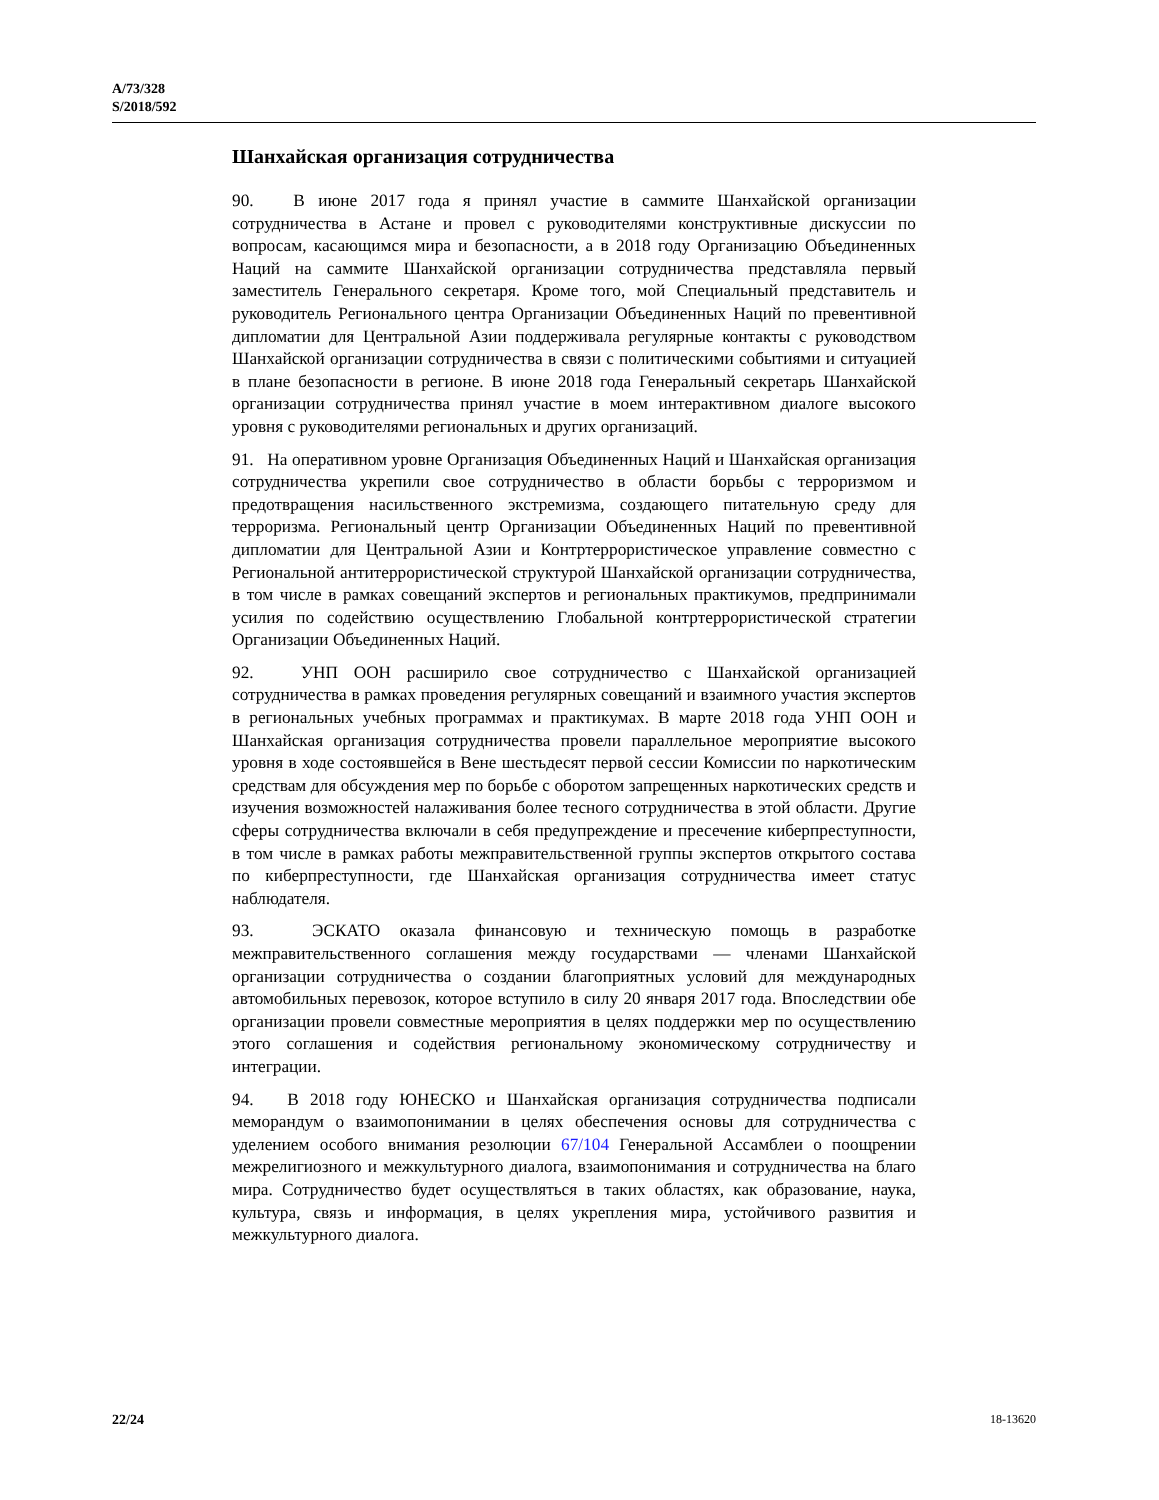A/73/328
S/2018/592
Шанхайская организация сотрудничества
90. В июне 2017 года я принял участие в саммите Шанхайской организации сотрудничества в Астане и провел с руководителями конструктивные дискуссии по вопросам, касающимся мира и безопасности, а в 2018 году Организацию Объединенных Наций на саммите Шанхайской организации сотрудничества представляла первый заместитель Генерального секретаря. Кроме того, мой Специальный представитель и руководитель Регионального центра Организации Объединенных Наций по превентивной дипломатии для Центральной Азии поддерживала регулярные контакты с руководством Шанхайской организации сотрудничества в связи с политическими событиями и ситуацией в плане безопасности в регионе. В июне 2018 года Генеральный секретарь Шанхайской организации сотрудничества принял участие в моем интерактивном диалоге высокого уровня с руководителями региональных и других организаций.
91. На оперативном уровне Организация Объединенных Наций и Шанхайская организация сотрудничества укрепили свое сотрудничество в области борьбы с терроризмом и предотвращения насильственного экстремизма, создающего питательную среду для терроризма. Региональный центр Организации Объединенных Наций по превентивной дипломатии для Центральной Азии и Контртеррористическое управление совместно с Региональной антитеррористической структурой Шанхайской организации сотрудничества, в том числе в рамках совещаний экспертов и региональных практикумов, предпринимали усилия по содействию осуществлению Глобальной контртеррористической стратегии Организации Объединенных Наций.
92. УНП ООН расширило свое сотрудничество с Шанхайской организацией сотрудничества в рамках проведения регулярных совещаний и взаимного участия экспертов в региональных учебных программах и практикумах. В марте 2018 года УНП ООН и Шанхайская организация сотрудничества провели параллельное мероприятие высокого уровня в ходе состоявшейся в Вене шестьдесят первой сессии Комиссии по наркотическим средствам для обсуждения мер по борьбе с оборотом запрещенных наркотических средств и изучения возможностей налаживания более тесного сотрудничества в этой области. Другие сферы сотрудничества включали в себя предупреждение и пресечение киберпреступности, в том числе в рамках работы межправительственной группы экспертов открытого состава по киберпреступности, где Шанхайская организация сотрудничества имеет статус наблюдателя.
93. ЭСКАТО оказала финансовую и техническую помощь в разработке межправительственного соглашения между государствами — членами Шанхайской организации сотрудничества о создании благоприятных условий для международных автомобильных перевозок, которое вступило в силу 20 января 2017 года. Впоследствии обе организации провели совместные мероприятия в целях поддержки мер по осуществлению этого соглашения и содействия региональному экономическому сотрудничеству и интеграции.
94. В 2018 году ЮНЕСКО и Шанхайская организация сотрудничества подписали меморандум о взаимопонимании в целях обеспечения основы для сотрудничества с уделением особого внимания резолюции 67/104 Генеральной Ассамблеи о поощрении межрелигиозного и межкультурного диалога, взаимопонимания и сотрудничества на благо мира. Сотрудничество будет осуществляться в таких областях, как образование, наука, культура, связь и информация, в целях укрепления мира, устойчивого развития и межкультурного диалога.
22/24 18-13620